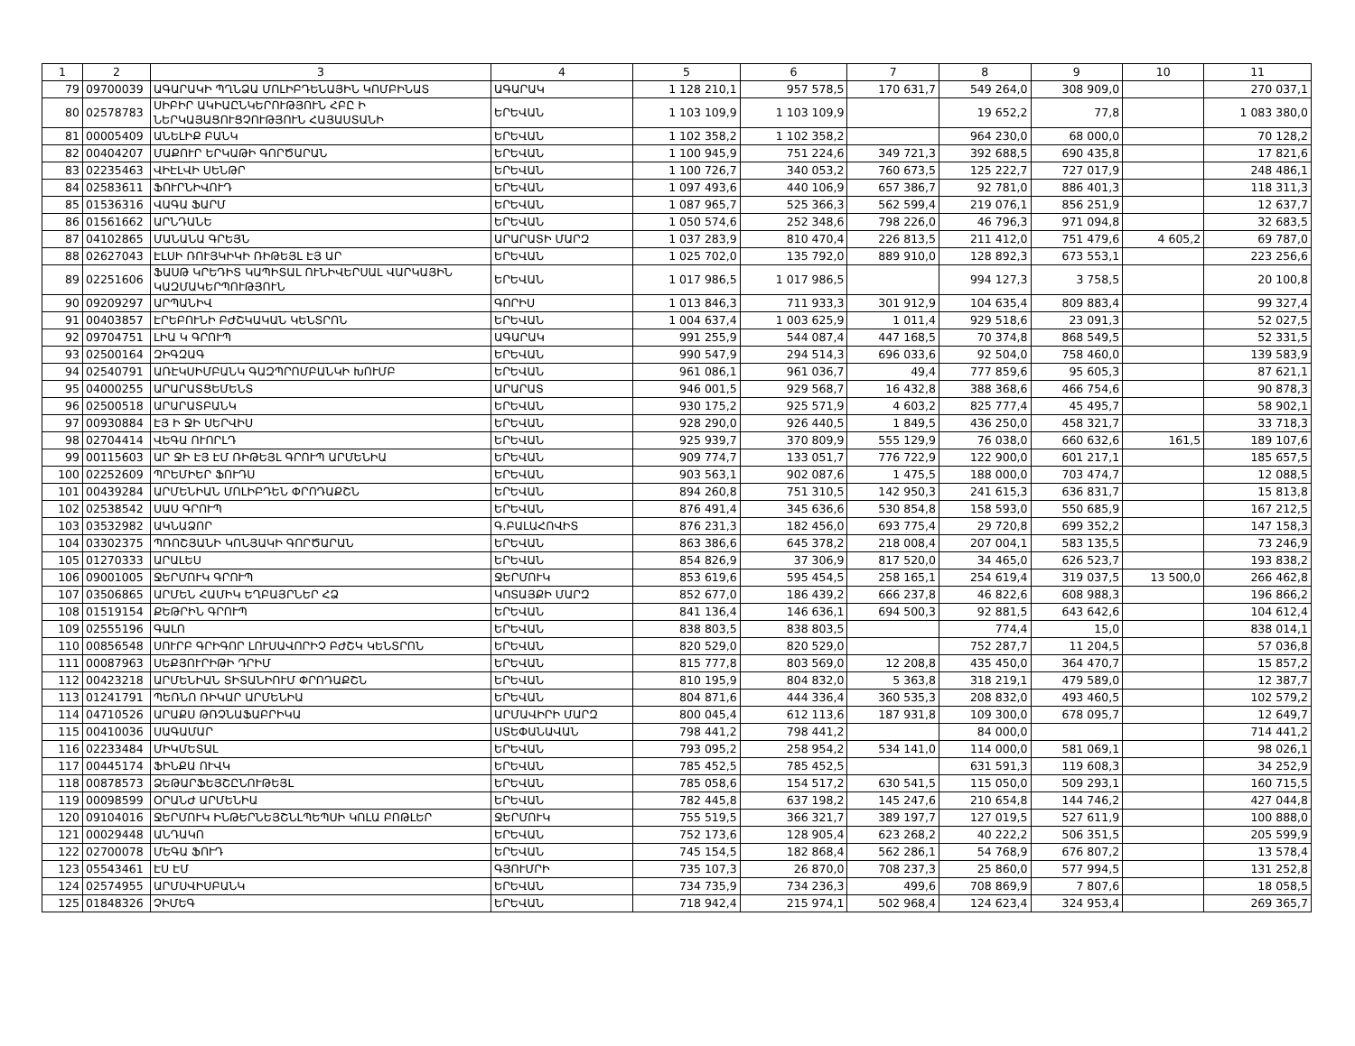| 1 | 2 | 3 | 4 | 5 | 6 | 7 | 8 | 9 | 10 | 11 |
| --- | --- | --- | --- | --- | --- | --- | --- | --- | --- | --- |
| 79 | 09700039 | ԱԳԱՐԱԿԻ ՊՂՆՁԱ ՄՈԼԻԲԴԵՆԱՅԻՆ ԿՈՄԲԻՆԱՏ | ԱԳԱՐԱԿ | 1 128 210,1 | 957 578,5 | 170 631,7 | 549 264,0 | 308 909,0 | | 270 037,1 |
| 80 | 02578783 | ՍԻԲԻՐ ԱԿԻԱԸՆԿԵՐՈՒԹՅՈՒՆ ՀԲԸ Ի ՆԵՐԿԱՅԱՑՈՒՑՉՈՒԹՅՈՒՆ ՀԱՅԱՍՏԱՆԻ | ԵՐԵՎԱՆ | 1 103 109,9 | 1 103 109,9 | | 19 652,2 | 77,8 | | 1 083 380,0 |
| 81 | 00005409 | ԱՆԵԼԻՔ ԲԱՆԿ | ԵՐԵՎԱՆ | 1 102 358,2 | 1 102 358,2 | | 964 230,0 | 68 000,0 | | 70 128,2 |
| 82 | 00404207 | ՄԱՔՈՒՐ ԵՐԿԱԹԻ ԳՈՐԾԱՐԱՆ | ԵՐԵՎԱՆ | 1 100 945,9 | 751 224,6 | 349 721,3 | 392 688,5 | 690 435,8 | | 17 821,6 |
| 83 | 02235463 | ՎԻԷԼՎԻ ՍԵՆԹՐ | ԵՐԵՎԱՆ | 1 100 726,7 | 340 053,2 | 760 673,5 | 125 222,7 | 727 017,9 | | 248 486,1 |
| 84 | 02583611 | ՖՈՒՐՆԻՎՈՒԴ | ԵՐԵՎԱՆ | 1 097 493,6 | 440 106,9 | 657 386,7 | 92 781,0 | 886 401,3 | | 118 311,3 |
| 85 | 01536316 | ՎԱԳԱ ՖԱՐՄ | ԵՐԵՎԱՆ | 1 087 965,7 | 525 366,3 | 562 599,4 | 219 076,1 | 856 251,9 | | 12 637,7 |
| 86 | 01561662 | ԱՐՆԴԱՆԵ | ԵՐԵՎԱՆ | 1 050 574,6 | 252 348,6 | 798 226,0 | 46 796,3 | 971 094,8 | | 32 683,5 |
| 87 | 04102865 | ՄԱՆԱՆԱ ԳՐԵՅՆ | ԱՐԱՐԱՏԻ ՄԱՐԶ | 1 037 283,9 | 810 470,4 | 226 813,5 | 211 412,0 | 751 479,6 | 4 605,2 | 69 787,0 |
| 88 | 02627043 | ԷԼՍԻ ՌՈՒՅԿԻԿԻ ՌԻԹԵՅԼ ԷՅ ԱՐ | ԵՐԵՎԱՆ | 1 025 702,0 | 135 792,0 | 889 910,0 | 128 892,3 | 673 553,1 | | 223 256,6 |
| 89 | 02251606 | ՖԱՍԹ ԿՐԵԴԻՏ ԿԱՊԻՏԱԼ ՈՒՆԻՎԵՐՍԱԼ ՎԱՐԿԱՅԻՆ ԿԱԶՄԱԿԵՐՊՈՒԹՅՈՒՆ | ԵՐԵՎԱՆ | 1 017 986,5 | 1 017 986,5 | | 994 127,3 | 3 758,5 | | 20 100,8 |
| 90 | 09209297 | ԱՐՊԱՆԻՎ | ԳՈՐԻՍ | 1 013 846,3 | 711 933,3 | 301 912,9 | 104 635,4 | 809 883,4 | | 99 327,4 |
| 91 | 00403857 | ԷՐԵԲՈՒՆԻ ԲԺՇԿԱԿԱՆ ԿԵՆՏՐՈՆ | ԵՐԵՎԱՆ | 1 004 637,4 | 1 003 625,9 | 1 011,4 | 929 518,6 | 23 091,3 | | 52 027,5 |
| 92 | 09704751 | ԼԻԱ Կ ԳՐՈՒՊ | ԱԳԱՐԱԿ | 991 255,9 | 544 087,4 | 447 168,5 | 70 374,8 | 868 549,5 | | 52 331,5 |
| 93 | 02500164 | ԶԻԳԶԱԳ | ԵՐԵՎԱՆ | 990 547,9 | 294 514,3 | 696 033,6 | 92 504,0 | 758 460,0 | | 139 583,9 |
| 94 | 02540791 | ԱՌԷԿՍԻՄԲԱՆԿ ԳԱԶՊՐՈՄԲԱՆԿԻ ԽՈՒՄԲ | ԵՐԵՎԱՆ | 961 086,1 | 961 036,7 | 49,4 | 777 859,6 | 95 605,3 | | 87 621,1 |
| 95 | 04000255 | ԱՐԱՐԱՏՑԵՄԵՆՏ | ԱՐԱՐԱՏ | 946 001,5 | 929 568,7 | 16 432,8 | 388 368,6 | 466 754,6 | | 90 878,3 |
| 96 | 02500518 | ԱՐԱՐԱՏԲԱՆԿ | ԵՐԵՎԱՆ | 930 175,2 | 925 571,9 | 4 603,2 | 825 777,4 | 45 495,7 | | 58 902,1 |
| 97 | 00930884 | ԷՅ Ի ՋԻ ՍԵՐՎԻՍ | ԵՐԵՎԱՆ | 928 290,0 | 926 440,5 | 1 849,5 | 436 250,0 | 458 321,7 | | 33 718,3 |
| 98 | 02704414 | ՎԵԳԱ ՈՒՈՐԼԴ | ԵՐԵՎԱՆ | 925 939,7 | 370 809,9 | 555 129,9 | 76 038,0 | 660 632,6 | 161,5 | 189 107,6 |
| 99 | 00115603 | ԱՐ ՋԻ ԷՅ ԷՄ ՌԻԹԵՅԼ ԳՐՈՒՊ ԱՐՄԵՆԻԱ | ԵՐԵՎԱՆ | 909 774,7 | 133 051,7 | 776 722,9 | 122 900,0 | 601 217,1 | | 185 657,5 |
| 100 | 02252609 | ՊՐԵՄԻԵՐ ՖՈՒԴՍ | ԵՐԵՎԱՆ | 903 563,1 | 902 087,6 | 1 475,5 | 188 000,0 | 703 474,7 | | 12 088,5 |
| 101 | 00439284 | ԱՐՄԵՆԻԱՆ ՄՈԼԻԲԴԵՆ ՓՐՈԴԱՔՇՆ | ԵՐԵՎԱՆ | 894 260,8 | 751 310,5 | 142 950,3 | 241 615,3 | 636 831,7 | | 15 813,8 |
| 102 | 02538542 | ՍԱՍ ԳՐՈՒՊ | ԵՐԵՎԱՆ | 876 491,4 | 345 636,6 | 530 854,8 | 158 593,0 | 550 685,9 | | 167 212,5 |
| 103 | 03532982 | ԱԿՆԱՁՈՐ | Գ.ԲԱԼԱՀՈՎԻՏ | 876 231,3 | 182 456,0 | 693 775,4 | 29 720,8 | 699 352,2 | | 147 158,3 |
| 104 | 03302375 | ՊՌՈՇՅԱՆԻ ԿՈՆՅԱԿԻ ԳՈՐԾԱՐԱՆ | ԵՐԵՎԱՆ | 863 386,6 | 645 378,2 | 218 008,4 | 207 004,1 | 583 135,5 | | 73 246,9 |
| 105 | 01270333 | ԱՐԱԼԵՍ | ԵՐԵՎԱՆ | 854 826,9 | 37 306,9 | 817 520,0 | 34 465,0 | 626 523,7 | | 193 838,2 |
| 106 | 09001005 | ՋԵՐՄՈՒԿ ԳՐՈՒՊ | ՋԵՐՄՈՒԿ | 853 619,6 | 595 454,5 | 258 165,1 | 254 619,4 | 319 037,5 | 13 500,0 | 266 462,8 |
| 107 | 03506865 | ԱՐՄԵՆ ՀԱՄԻԿ ԵՂԲԱՅՐՆԵՐ ՀՁ | ԿՈՏԱՅՔԻ ՄԱՐԶ | 852 677,0 | 186 439,2 | 666 237,8 | 46 822,6 | 608 988,3 | | 196 866,2 |
| 108 | 01519154 | ՔԵԹՐԻՆ ԳՐՈՒՊ | ԵՐԵՎԱՆ | 841 136,4 | 146 636,1 | 694 500,3 | 92 881,5 | 643 642,6 | | 104 612,4 |
| 109 | 02555196 | ԳԱԼՈ | ԵՐԵՎԱՆ | 838 803,5 | 838 803,5 | | 774,4 | 15,0 | | 838 014,1 |
| 110 | 00856548 | ՍՈՒՐԲ ԳՐԻԳՈՐ ԼՈՒՍԱՎՈՐԻՉ ԲԺՇԿ ԿԵՆՏՐՈՆ | ԵՐԵՎԱՆ | 820 529,0 | 820 529,0 | | 752 287,7 | 11 204,5 | | 57 036,8 |
| 111 | 00087963 | ՍԵՔՅՈՒՐԻԹԻ ԴՐԻՄ | ԵՐԵՎԱՆ | 815 777,8 | 803 569,0 | 12 208,8 | 435 450,0 | 364 470,7 | | 15 857,2 |
| 112 | 00423218 | ԱՐՄԵՆԻԱՆ ՏԻՏԱՆԻՈՒՄ ՓՐՈԴԱՔՇՆ | ԵՐԵՎԱՆ | 810 195,9 | 804 832,0 | 5 363,8 | 318 219,1 | 479 589,0 | | 12 387,7 |
| 113 | 01241791 | ՊԵՌՆՈ ՌԻԿԱՐ ԱՐՄԵՆԻԱ | ԵՐԵՎԱՆ | 804 871,6 | 444 336,4 | 360 535,3 | 208 832,0 | 493 460,5 | | 102 579,2 |
| 114 | 04710526 | ԱՐԱՔՍ ԹՌՉՆԱՖԱԲՐԻԿԱ | ԱՐՄԱՎԻՐԻ ՄԱՐԶ | 800 045,4 | 612 113,6 | 187 931,8 | 109 300,0 | 678 095,7 | | 12 649,7 |
| 115 | 00410036 | ՍԱԳԱՄԱՐ | ՍՏԵՓԱՆԱՎԱՆ | 798 441,2 | 798 441,2 | | 84 000,0 | | | 714 441,2 |
| 116 | 02233484 | ՄԻԿՄԵՏԱԼ | ԵՐԵՎԱՆ | 793 095,2 | 258 954,2 | 534 141,0 | 114 000,0 | 581 069,1 | | 98 026,1 |
| 117 | 00445174 | ՖԻՆՔԱ ՈՒՎԿ | ԵՐԵՎԱՆ | 785 452,5 | 785 452,5 | | 631 591,3 | 119 608,3 | | 34 252,9 |
| 118 | 00878573 | ՁԵԹԱՐՖԵՅՇԸՆՈՒԹԵՅԼ | ԵՐԵՎԱՆ | 785 058,6 | 154 517,2 | 630 541,5 | 115 050,0 | 509 293,1 | | 160 715,5 |
| 119 | 00098599 | ՕՐԱՆԺ ԱՐՄԵՆԻԱ | ԵՐԵՎԱՆ | 782 445,8 | 637 198,2 | 145 247,6 | 210 654,8 | 144 746,2 | | 427 044,8 |
| 120 | 09104016 | ՋԵՐՄՈՒԿ ԻՆԹԵՐՆԵՅՇՆԼՊԵՊՍԻ ԿՈԼԱ ԲՈԹԼԵՐ | ՋԵՐՄՈՒԿ | 755 519,5 | 366 321,7 | 389 197,7 | 127 019,5 | 527 611,9 | | 100 888,0 |
| 121 | 00029448 | ԱՆԴԱԿՈ | ԵՐԵՎԱՆ | 752 173,6 | 128 905,4 | 623 268,2 | 40 222,2 | 506 351,5 | | 205 599,9 |
| 122 | 02700078 | ՄԵԳԱ ՖՈՒԴ | ԵՐԵՎԱՆ | 745 154,5 | 182 868,4 | 562 286,1 | 54 768,9 | 676 807,2 | | 13 578,4 |
| 123 | 05543461 | ԷՍ ԷՄ | ԳՅՈՒՄՐԻ | 735 107,3 | 26 870,0 | 708 237,3 | 25 860,0 | 577 994,5 | | 131 252,8 |
| 124 | 02574955 | ԱՐՄՍՎԻՍԲԱՆԿ | ԵՐԵՎԱՆ | 734 735,9 | 734 236,3 | 499,6 | 708 869,9 | 7 807,6 | | 18 058,5 |
| 125 | 01848326 | ՉԻՄԵԳ | ԵՐԵՎԱՆ | 718 942,4 | 215 974,1 | 502 968,4 | 124 623,4 | 324 953,4 | | 269 365,7 |